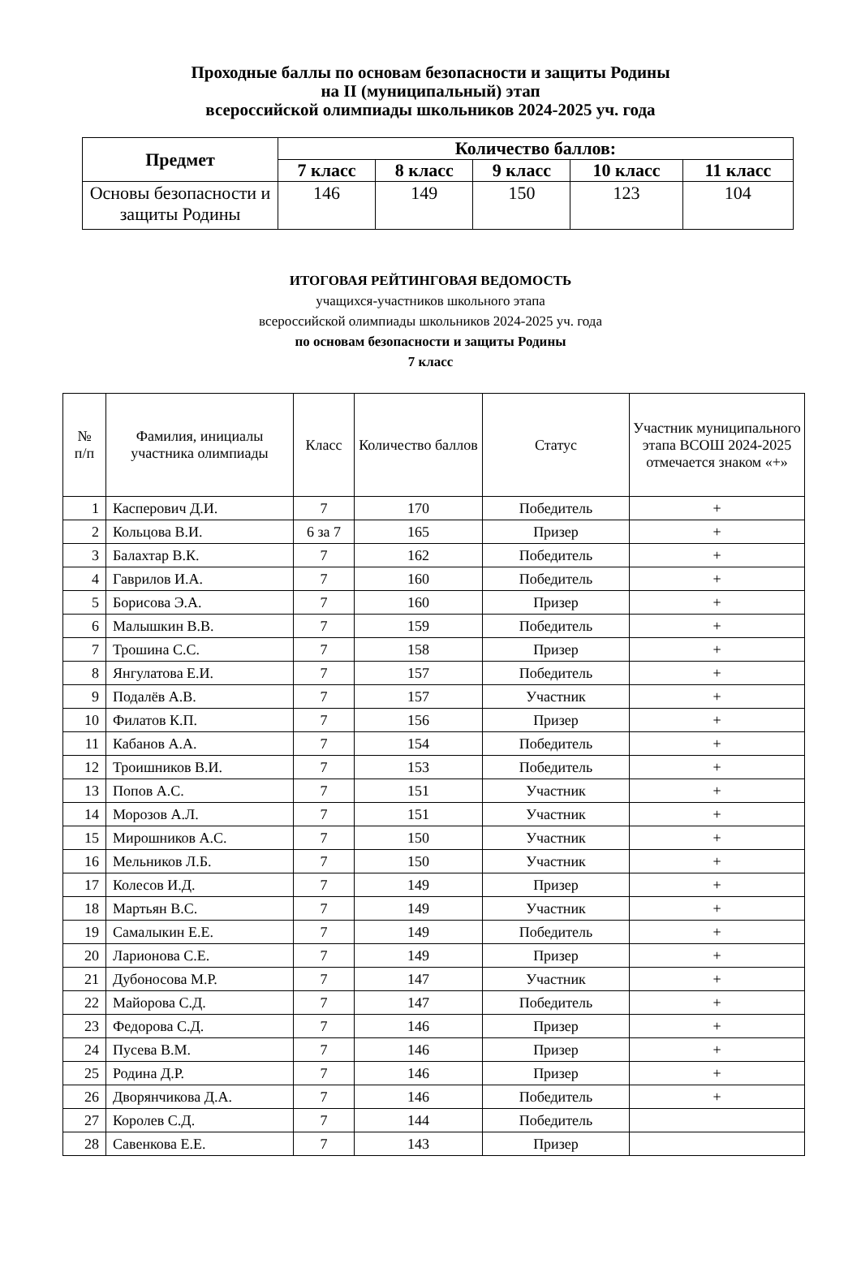Проходные баллы по основам безопасности и защиты Родины
на II (муниципальный) этап
всероссийской олимпиады школьников 2024-2025 уч. года
| Предмет | Количество баллов: | | | | |
| --- | --- | --- | --- | --- | --- |
| | 7 класс | 8 класс | 9 класс | 10 класс | 11 класс |
| Основы безопасности и защиты Родины | 146 | 149 | 150 | 123 | 104 |
ИТОГОВАЯ РЕЙТИНГОВАЯ ВЕДОМОСТЬ
учащихся-участников школьного этапа
всероссийской олимпиады школьников 2024-2025 уч. года
по основам безопасности и защиты Родины
7 класс
| № п/п | Фамилия, инициалы участника олимпиады | Класс | Количество баллов | Статус | Участник муниципального этапа ВСОШ 2024-2025 отмечается знаком «+» |
| --- | --- | --- | --- | --- | --- |
| 1 | Касперович Д.И. | 7 | 170 | Победитель | + |
| 2 | Кольцова В.И. | 6 за 7 | 165 | Призер | + |
| 3 | Балахтар В.К. | 7 | 162 | Победитель | + |
| 4 | Гаврилов И.А. | 7 | 160 | Победитель | + |
| 5 | Борисова Э.А. | 7 | 160 | Призер | + |
| 6 | Малышкин В.В. | 7 | 159 | Победитель | + |
| 7 | Трошина С.С. | 7 | 158 | Призер | + |
| 8 | Янгулатова Е.И. | 7 | 157 | Победитель | + |
| 9 | Подалёв А.В. | 7 | 157 | Участник | + |
| 10 | Филатов К.П. | 7 | 156 | Призер | + |
| 11 | Кабанов А.А. | 7 | 154 | Победитель | + |
| 12 | Троишников В.И. | 7 | 153 | Победитель | + |
| 13 | Попов А.С. | 7 | 151 | Участник | + |
| 14 | Морозов А.Л. | 7 | 151 | Участник | + |
| 15 | Мирошников А.С. | 7 | 150 | Участник | + |
| 16 | Мельников Л.Б. | 7 | 150 | Участник | + |
| 17 | Колесов И.Д. | 7 | 149 | Призер | + |
| 18 | Мартьян В.С. | 7 | 149 | Участник | + |
| 19 | Самалыкин Е.Е. | 7 | 149 | Победитель | + |
| 20 | Ларионова С.Е. | 7 | 149 | Призер | + |
| 21 | Дубоносова М.Р. | 7 | 147 | Участник | + |
| 22 | Майорова С.Д. | 7 | 147 | Победитель | + |
| 23 | Федорова С.Д. | 7 | 146 | Призер | + |
| 24 | Пусева В.М. | 7 | 146 | Призер | + |
| 25 | Родина Д.Р. | 7 | 146 | Призер | + |
| 26 | Дворянчикова Д.А. | 7 | 146 | Победитель | + |
| 27 | Королев С.Д. | 7 | 144 | Победитель | |
| 28 | Савенкова Е.Е. | 7 | 143 | Призер | |